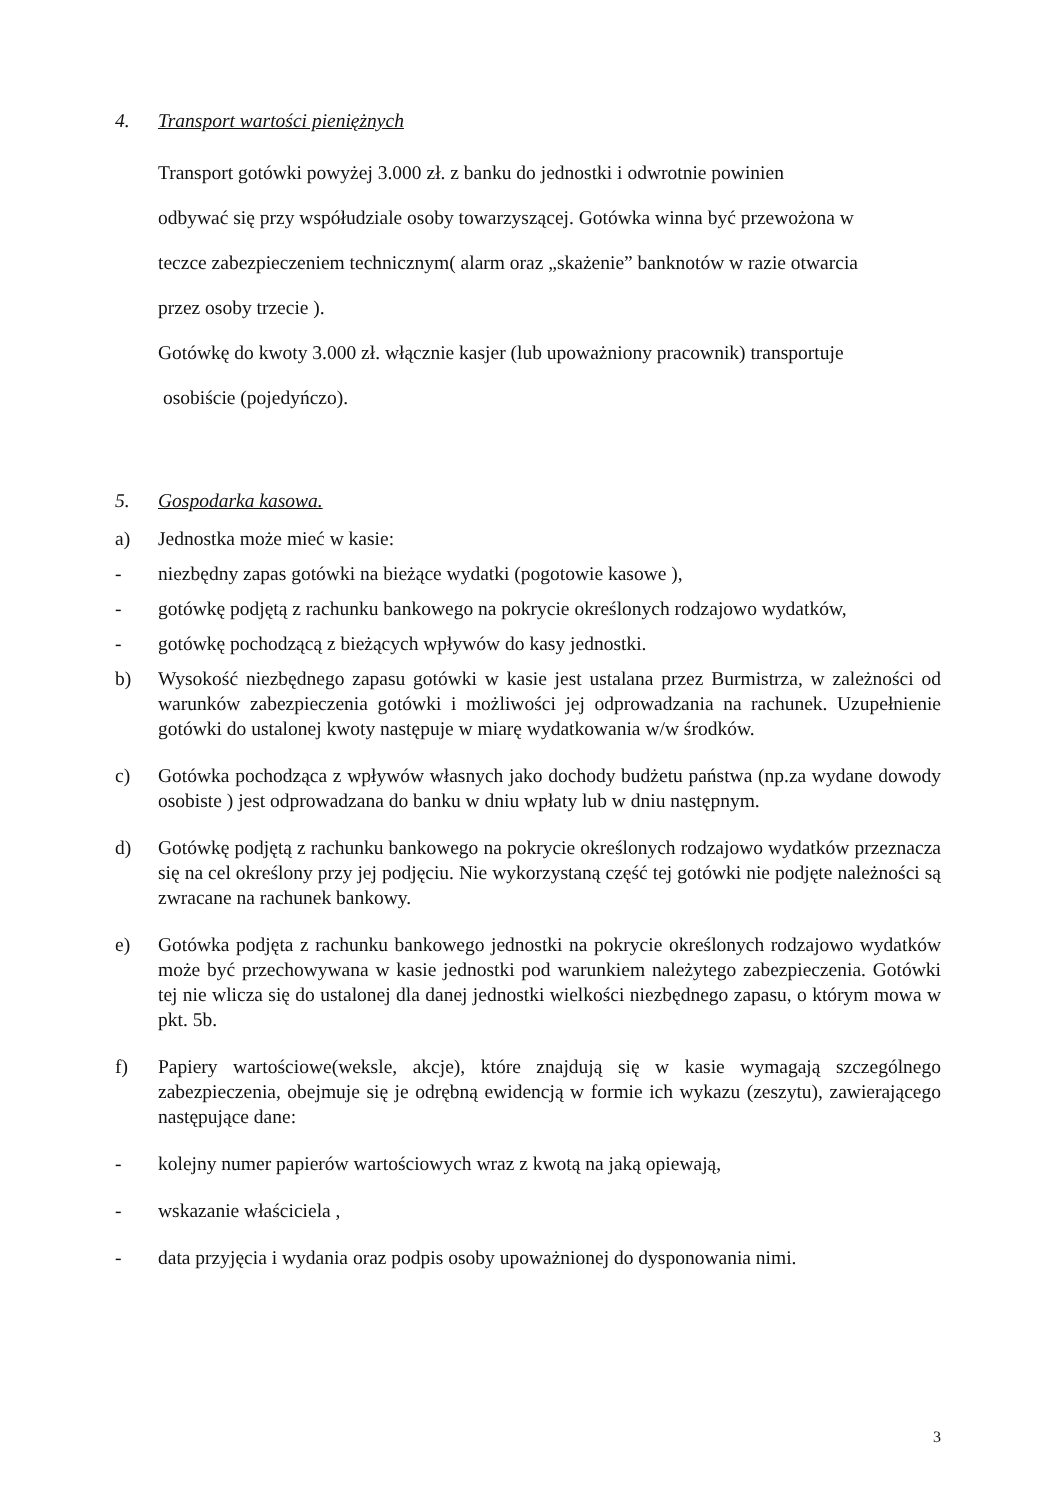4. Transport wartości pieniężnych
Transport gotówki powyżej 3.000 zł. z banku do jednostki i odwrotnie powinien
odbywać się przy współudziale osoby towarzyszącej. Gotówka winna być przewożona w
teczce zabezpieczeniem technicznym( alarm oraz „skażenie” banknotów w razie otwarcia
przez osoby trzecie ).
Gotówkę do kwoty 3.000 zł. włącznie kasjer (lub upoważniony pracownik) transportuje
osobiście (pojedyńczo).
5. Gospodarka kasowa.
a) Jednostka może mieć w kasie:
- niezbędny zapas gotówki na bieżące wydatki (pogotowie kasowe ),
- gotówkę podjętą z rachunku bankowego na pokrycie określonych rodzajowo wydatków,
- gotówkę pochodzącą z bieżących wpływów do kasy jednostki.
b) Wysokość niezbędnego zapasu gotówki w kasie jest ustalana przez Burmistrza, w zależności od warunków zabezpieczenia gotówki i możliwości jej odprowadzania na rachunek. Uzupełnienie gotówki do ustalonej kwoty następuje w miarę wydatkowania w/w środków.
c) Gotówka pochodząca z wpływów własnych jako dochody budżetu państwa (np.za wydane dowody osobiste ) jest odprowadzana do banku w dniu wpłaty lub w dniu następnym.
d) Gotówkę podjętą z rachunku bankowego na pokrycie określonych rodzajowo wydatków przeznacza się na cel określony przy jej podjęciu. Nie wykorzystaną część tej gotówki nie podjęte należności są zwracane na rachunek bankowy.
e) Gotówka podjęta z rachunku bankowego jednostki na pokrycie określonych rodzajowo wydatków może być przechowywana w kasie jednostki pod warunkiem należytego zabezpieczenia. Gotówki tej nie wlicza się do ustalonej dla danej jednostki wielkości niezbędnego zapasu, o którym mowa w pkt. 5b.
f) Papiery wartościowe(weksle, akcje), które znajdują się w kasie wymagają szczególnego zabezpieczenia, obejmuje się je odrębną ewidencją w formie ich wykazu (zeszytu), zawierającego następujące dane:
- kolejny numer papierów wartościowych wraz z kwotą na jaką opiewają,
- wskazanie właściciela ,
- data przyjęcia i wydania oraz podpis osoby upoważnionej do dysponowania nimi.
3